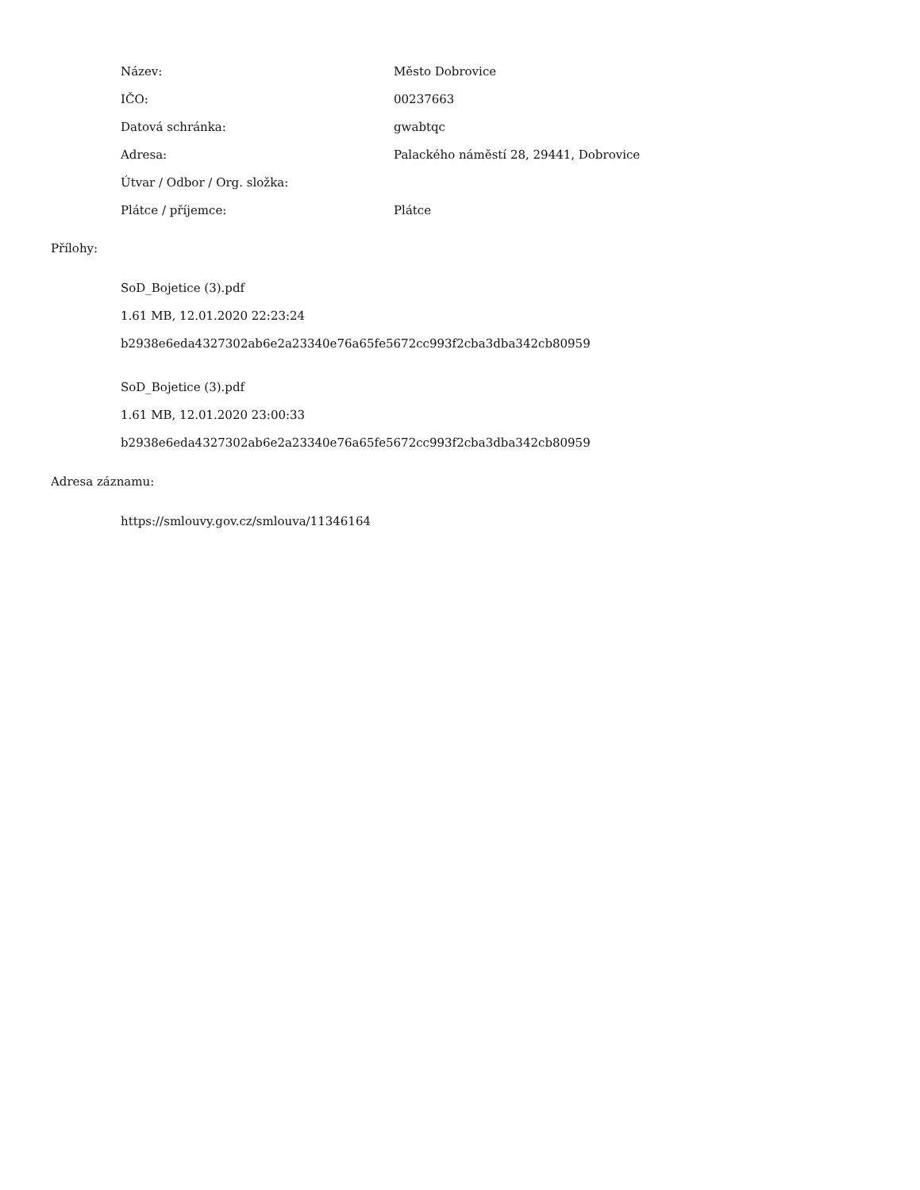| Název: | Město Dobrovice |
| IČO: | 00237663 |
| Datová schránka: | gwabtqc |
| Adresa: | Palackého náměstí 28, 29441, Dobrovice |
| Útvar / Odbor / Org. složka: | |
| Plátce / příjemce: | Plátce |
Přílohy:
SoD_Bojetice (3).pdf
1.61 MB, 12.01.2020 22:23:24
b2938e6eda4327302ab6e2a23340e76a65fe5672cc993f2cba3dba342cb80959
SoD_Bojetice (3).pdf
1.61 MB, 12.01.2020 23:00:33
b2938e6eda4327302ab6e2a23340e76a65fe5672cc993f2cba3dba342cb80959
Adresa záznamu:
https://smlouvy.gov.cz/smlouva/11346164